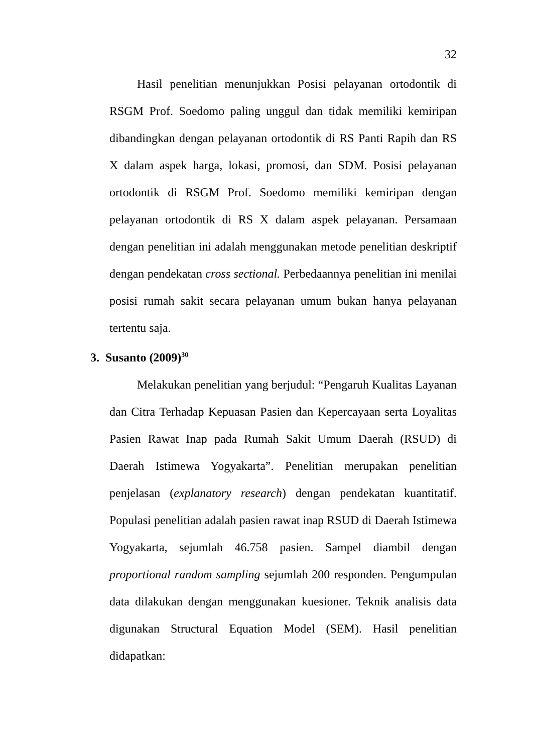32
Hasil penelitian menunjukkan Posisi pelayanan ortodontik di RSGM Prof. Soedomo paling unggul dan tidak memiliki kemiripan dibandingkan dengan pelayanan ortodontik di RS Panti Rapih dan RS X dalam aspek harga, lokasi, promosi, dan SDM. Posisi pelayanan ortodontik di RSGM Prof. Soedomo memiliki kemiripan dengan pelayanan ortodontik di RS X dalam aspek pelayanan. Persamaan dengan penelitian ini adalah menggunakan metode penelitian deskriptif dengan pendekatan cross sectional. Perbedaannya penelitian ini menilai posisi rumah sakit secara pelayanan umum bukan hanya pelayanan tertentu saja.
3. Susanto (2009)<sup>30</sup>
Melakukan penelitian yang berjudul: “Pengaruh Kualitas Layanan dan Citra Terhadap Kepuasan Pasien dan Kepercayaan serta Loyalitas Pasien Rawat Inap pada Rumah Sakit Umum Daerah (RSUD) di Daerah Istimewa Yogyakarta”. Penelitian merupakan penelitian penjelasan (explanatory research) dengan pendekatan kuantitatif. Populasi penelitian adalah pasien rawat inap RSUD di Daerah Istimewa Yogyakarta, sejumlah 46.758 pasien. Sampel diambil dengan proportional random sampling sejumlah 200 responden. Pengumpulan data dilakukan dengan menggunakan kuesioner. Teknik analisis data digunakan Structural Equation Model (SEM). Hasil penelitian didapatkan: